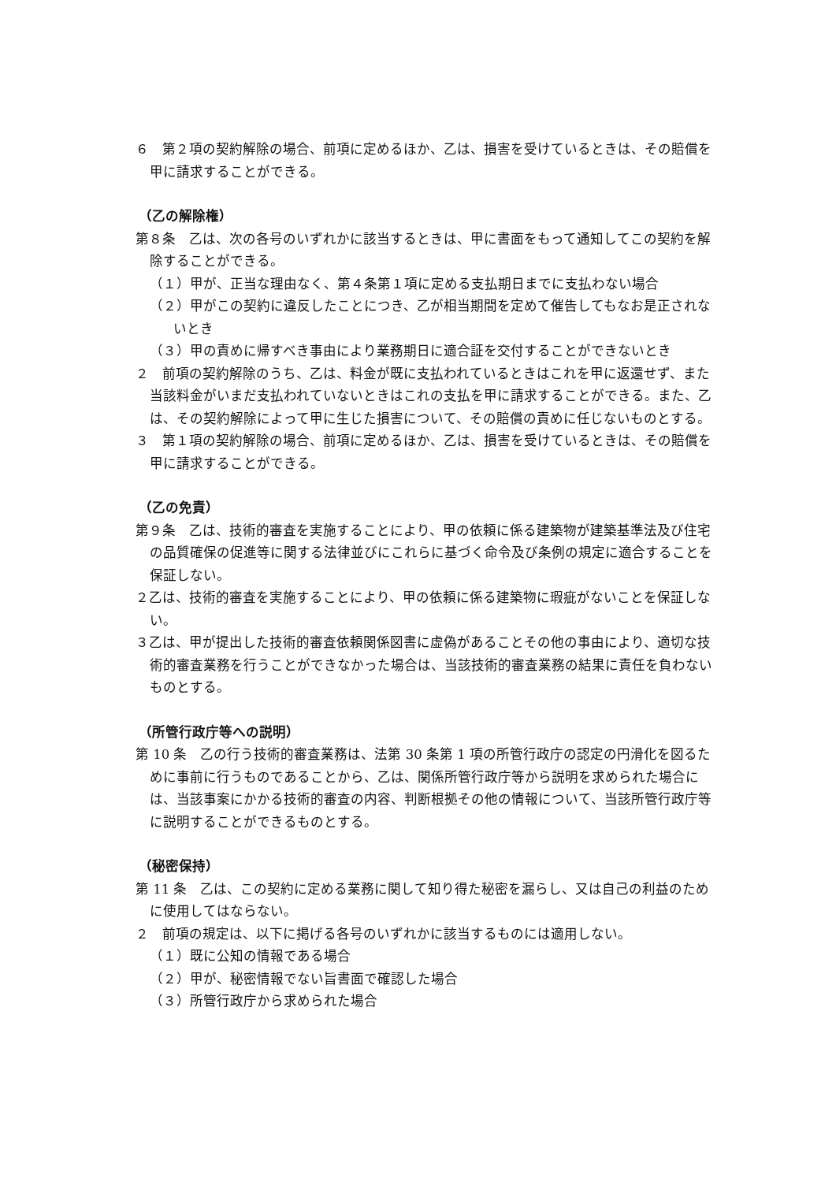６　第２項の契約解除の場合、前項に定めるほか、乙は、損害を受けているときは、その賠償を甲に請求することができる。
（乙の解除権）
第８条　乙は、次の各号のいずれかに該当するときは、甲に書面をもって通知してこの契約を解除することができる。
（１）甲が、正当な理由なく、第４条第１項に定める支払期日までに支払わない場合
（２）甲がこの契約に違反したことにつき、乙が相当期間を定めて催告してもなお是正されないとき
（３）甲の責めに帰すべき事由により業務期日に適合証を交付することができないとき
２　前項の契約解除のうち、乙は、料金が既に支払われているときはこれを甲に返還せず、また当該料金がいまだ支払われていないときはこれの支払を甲に請求することができる。また、乙は、その契約解除によって甲に生じた損害について、その賠償の責めに任じないものとする。
３　第１項の契約解除の場合、前項に定めるほか、乙は、損害を受けているときは、その賠償を甲に請求することができる。
（乙の免責）
第９条　乙は、技術的審査を実施することにより、甲の依頼に係る建築物が建築基準法及び住宅の品質確保の促進等に関する法律並びにこれらに基づく命令及び条例の規定に適合することを保証しない。
２乙は、技術的審査を実施することにより、甲の依頼に係る建築物に瑕疵がないことを保証しない。
３乙は、甲が提出した技術的審査依頼関係図書に虚偽があることその他の事由により、適切な技術的審査業務を行うことができなかった場合は、当該技術的審査業務の結果に責任を負わないものとする。
（所管行政庁等への説明）
第 10 条　乙の行う技術的審査業務は、法第 30 条第 1 項の所管行政庁の認定の円滑化を図るために事前に行うものであることから、乙は、関係所管行政庁等から説明を求められた場合には、当該事案にかかる技術的審査の内容、判断根拠その他の情報について、当該所管行政庁等に説明することができるものとする。
（秘密保持）
第 11 条　乙は、この契約に定める業務に関して知り得た秘密を漏らし、又は自己の利益のために使用してはならない。
２　前項の規定は、以下に掲げる各号のいずれかに該当するものには適用しない。
（１）既に公知の情報である場合
（２）甲が、秘密情報でない旨書面で確認した場合
（３）所管行政庁から求められた場合